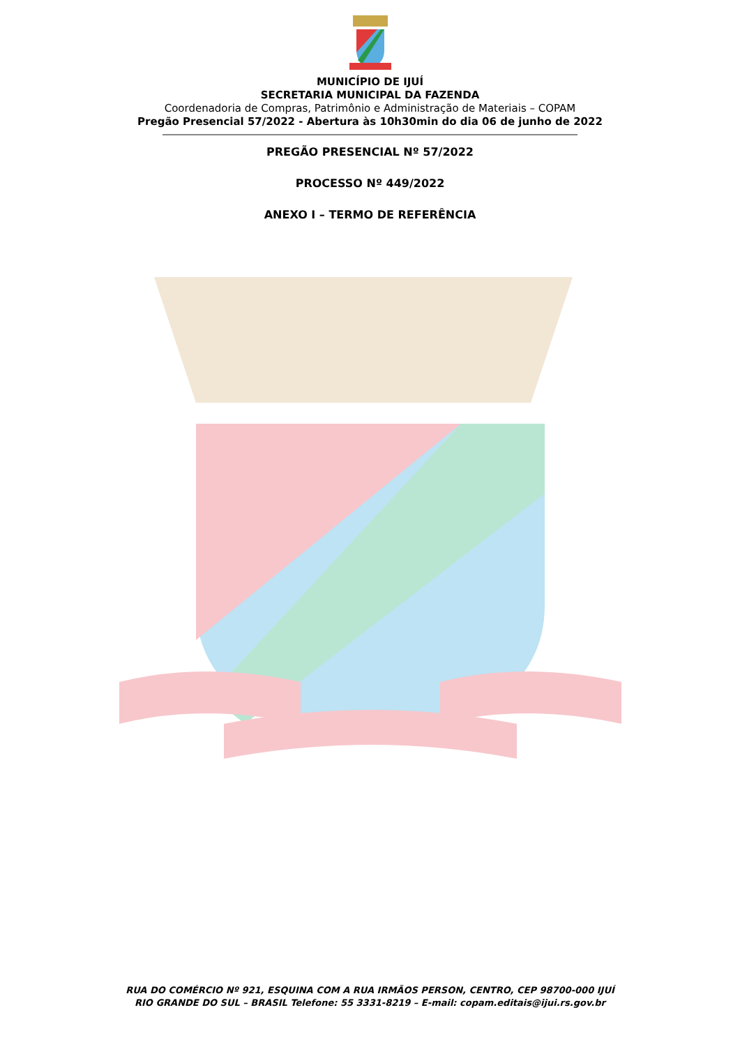MUNICÍPIO DE IJUÍ
SECRETARIA MUNICIPAL DA FAZENDA
Coordenadoria de Compras, Patrimônio e Administração de Materiais – COPAM
Pregão Presencial 57/2022 - Abertura às 10h30min do dia 06 de junho de 2022
PREGÃO PRESENCIAL Nº 57/2022
PROCESSO Nº 449/2022
ANEXO I – TERMO DE REFERÊNCIA
RUA DO COMÉRCIO Nº 921, ESQUINA COM A RUA IRMÃOS PERSON, CENTRO, CEP 98700-000 IJUÍ
RIO GRANDE DO SUL – BRASIL Telefone: 55 3331-8219 – E-mail: copam.editais@ijui.rs.gov.br